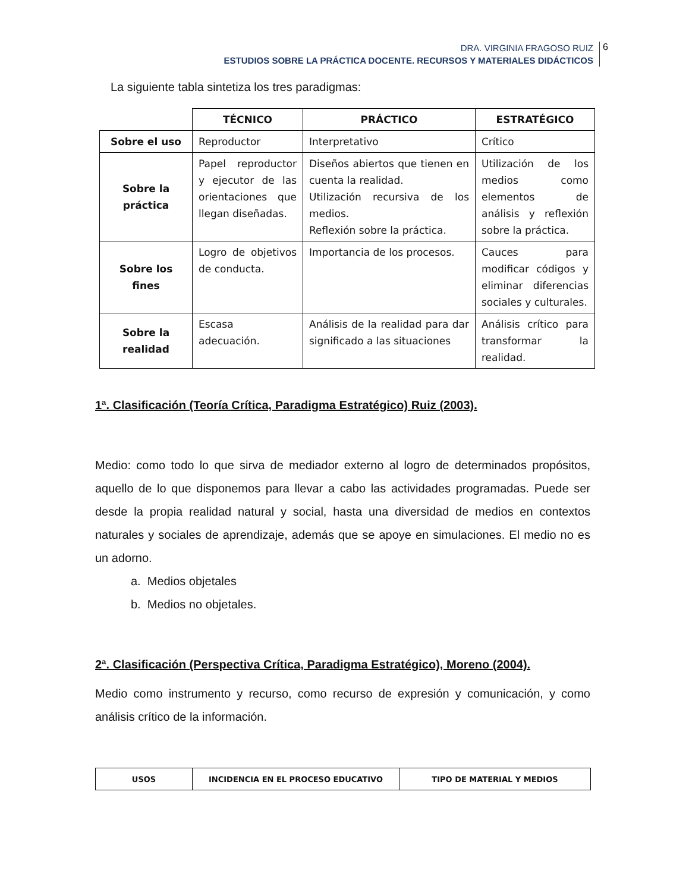DRA. VIRGINIA FRAGOSO RUIZ
ESTUDIOS SOBRE LA PRÁCTICA DOCENTE. RECURSOS Y MATERIALES DIDÁCTICOS
6
La siguiente tabla sintetiza los tres paradigmas:
| | TÉCNICO | PRÁCTICO | ESTRATÉGICO |
| Sobre el uso | Reproductor | Interpretativo | Crítico |
| Sobre la práctica | Papel reproductor y ejecutor de las orientaciones que llegan diseñadas. | Diseños abiertos que tienen en cuenta la realidad. Utilización recursiva de los medios. Reflexión sobre la práctica. | Utilización de los medios como elementos de análisis y reflexión sobre la práctica. |
| Sobre los fines | Logro de objetivos de conducta. | Importancia de los procesos. | Cauces para modificar códigos y eliminar diferencias sociales y culturales. |
| Sobre la realidad | Escasa adecuación. | Análisis de la realidad para dar significado a las situaciones | Análisis crítico para transformar la realidad. |
1ª. Clasificación (Teoría Crítica, Paradigma Estratégico) Ruiz (2003).
Medio: como todo lo que sirva de mediador externo al logro de determinados propósitos, aquello de lo que disponemos para llevar a cabo las actividades programadas. Puede ser desde la propia realidad natural y social, hasta una diversidad de medios en contextos naturales y sociales de aprendizaje, además que se apoye en simulaciones. El medio no es un adorno.
a. Medios objetales
b. Medios no objetales.
2ª. Clasificación (Perspectiva Crítica, Paradigma Estratégico), Moreno (2004).
Medio como instrumento y recurso, como recurso de expresión y comunicación, y como análisis crítico de la información.
| USOS | INCIDENCIA EN EL PROCESO EDUCATIVO | TIPO DE MATERIAL Y MEDIOS |